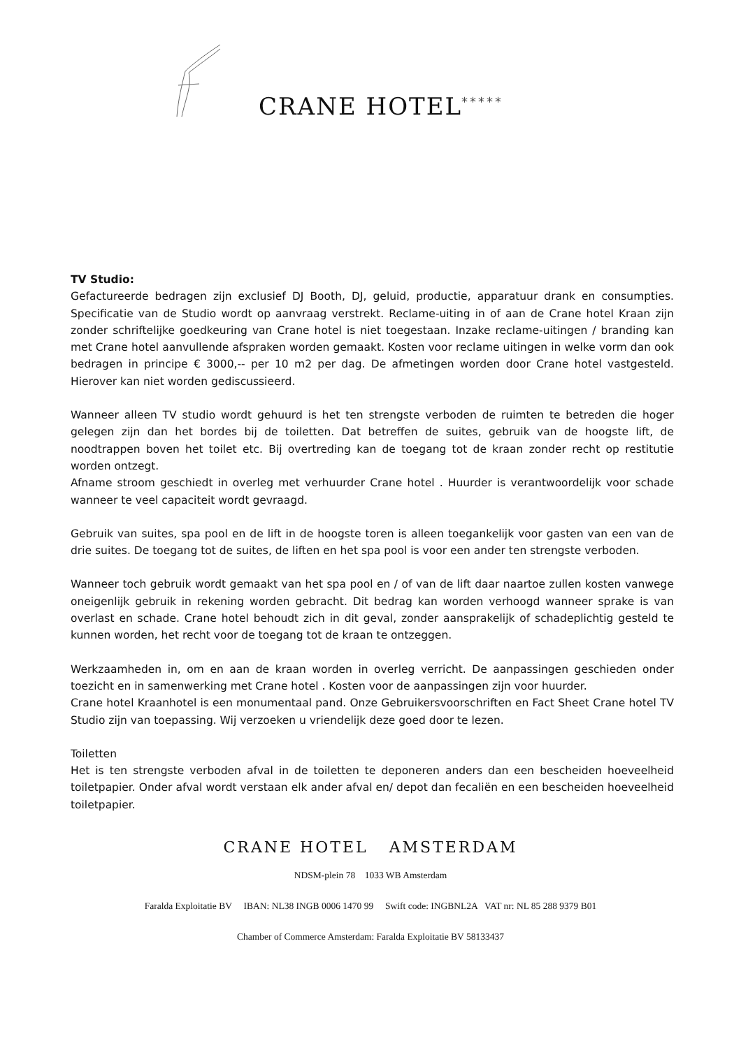CRANE HOTEL *****
TV Studio:
Gefactureerde bedragen zijn exclusief DJ Booth, DJ, geluid, productie, apparatuur drank en consumpties. Specificatie van de Studio wordt op aanvraag verstrekt. Reclame-uiting in of aan de Crane hotel Kraan zijn zonder schriftelijke goedkeuring van Crane hotel is niet toegestaan. Inzake reclame-uitingen / branding kan met Crane hotel aanvullende afspraken worden gemaakt. Kosten voor reclame uitingen in welke vorm dan ook bedragen in principe € 3000,-- per 10 m2 per dag. De afmetingen worden door Crane hotel vastgesteld. Hierover kan niet worden gediscussieerd.
Wanneer alleen TV studio wordt gehuurd is het ten strengste verboden de ruimten te betreden die hoger gelegen zijn dan het bordes bij de toiletten. Dat betreffen de suites, gebruik van de hoogste lift, de noodtrappen boven het toilet etc. Bij overtreding kan de toegang tot de kraan zonder recht op restitutie worden ontzegt.
Afname stroom geschiedt in overleg met verhuurder Crane hotel . Huurder is verantwoordelijk voor schade wanneer te veel capaciteit wordt gevraagd.
Gebruik van suites, spa pool en de lift in de hoogste toren is alleen toegankelijk voor gasten van een van de drie suites. De toegang tot de suites, de liften en het spa pool is voor een ander ten strengste verboden.
Wanneer toch gebruik wordt gemaakt van het spa pool en / of van de lift daar naartoe zullen kosten vanwege oneigenlijk gebruik in rekening worden gebracht. Dit bedrag kan worden verhoogd wanneer sprake is van overlast en schade. Crane hotel behoudt zich in dit geval, zonder aansprakelijk of schadeplichtig gesteld te kunnen worden, het recht voor de toegang tot de kraan te ontzeggen.
Werkzaamheden in, om en aan de kraan worden in overleg verricht. De aanpassingen geschieden onder toezicht en in samenwerking met Crane hotel . Kosten voor de aanpassingen zijn voor huurder.
Crane hotel Kraanhotel is een monumentaal pand. Onze Gebruikersvoorschriften en Fact Sheet Crane hotel TV Studio zijn van toepassing. Wij verzoeken u vriendelijk deze goed door te lezen.
Toiletten
Het is ten strengste verboden afval in de toiletten te deponeren anders dan een bescheiden hoeveelheid toiletpapier. Onder afval wordt verstaan elk ander afval en/ depot dan fecaliën en een bescheiden hoeveelheid toiletpapier.
CRANE HOTEL AMSTERDAM
NDSM-plein 78 1033 WB Amsterdam
Faralda Exploitatie BV IBAN: NL38 INGB 0006 1470 99 Swift code: INGBNL2A VAT nr: NL 85 288 9379 B01
Chamber of Commerce Amsterdam: Faralda Exploitatie BV 58133437